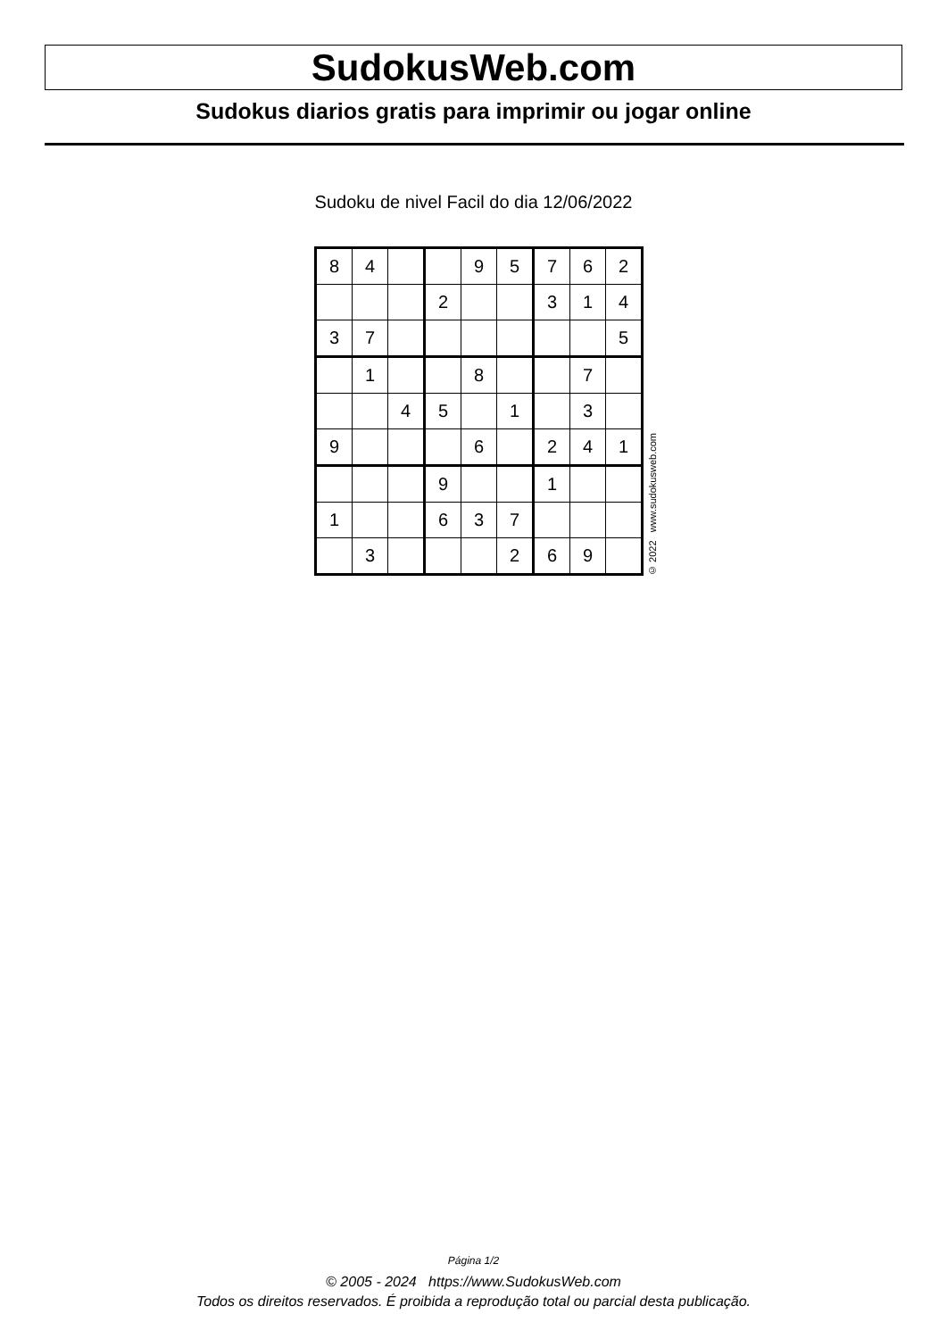SudokusWeb.com
Sudokus diarios gratis para imprimir ou jogar online
Sudoku de nivel Facil do dia 12/06/2022
| 8 | 4 | | | 9 | 5 | 7 | 6 | 2 |
| | | | 2 | | | 3 | 1 | 4 |
| 3 | 7 | | | | | | | 5 |
| | 1 | | | 8 | | | 7 | |
| | | 4 | 5 | | 1 | | 3 | |
| 9 | | | | 6 | | 2 | 4 | 1 |
| | | | 9 | | | 1 | | |
| 1 | | | 6 | 3 | 7 | | | |
| | 3 | | | | 2 | 6 | 9 | |
© 2022 www.sudokusweb.com
Página 1/2
© 2005 - 2024 https://www.SudokusWeb.com
Todos os direitos reservados. É proibida a reprodução total ou parcial desta publicação.